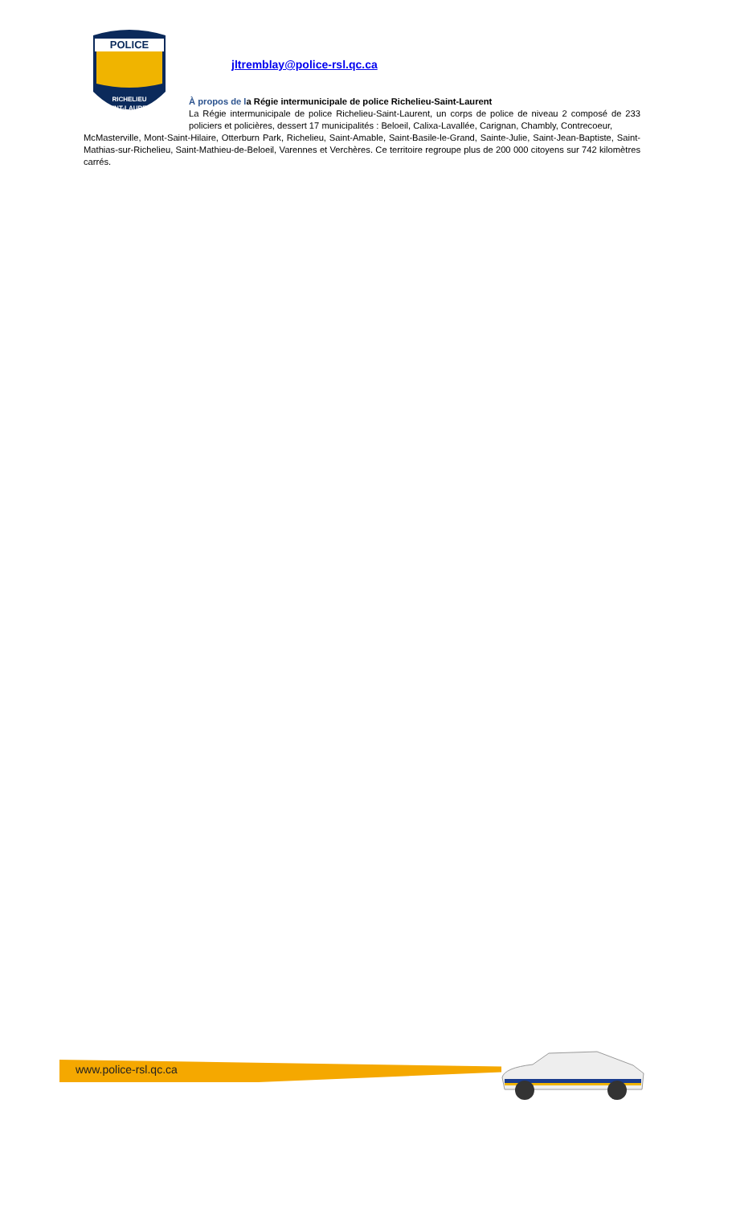POLICE
RICHELIEU
SAINT-LAURENT
jltremblay@police-rsl.qc.ca
À propos de la Régie intermunicipale de police Richelieu-Saint-Laurent
La Régie intermunicipale de police Richelieu-Saint-Laurent, un corps de police de niveau 2 composé de 233 policiers et policières, dessert 17 municipalités : Beloeil, Calixa-Lavallée, Carignan, Chambly, Contrecoeur,
McMasterville, Mont-Saint-Hilaire, Otterburn Park, Richelieu, Saint-Amable, Saint-Basile-le-Grand, Sainte-Julie, Saint-Jean-Baptiste, Saint-Mathias-sur-Richelieu, Saint-Mathieu-de-Beloeil, Varennes et Verchères. Ce territoire regroupe plus de 200 000 citoyens sur 742 kilomètres carrés.
www.police-rsl.qc.ca